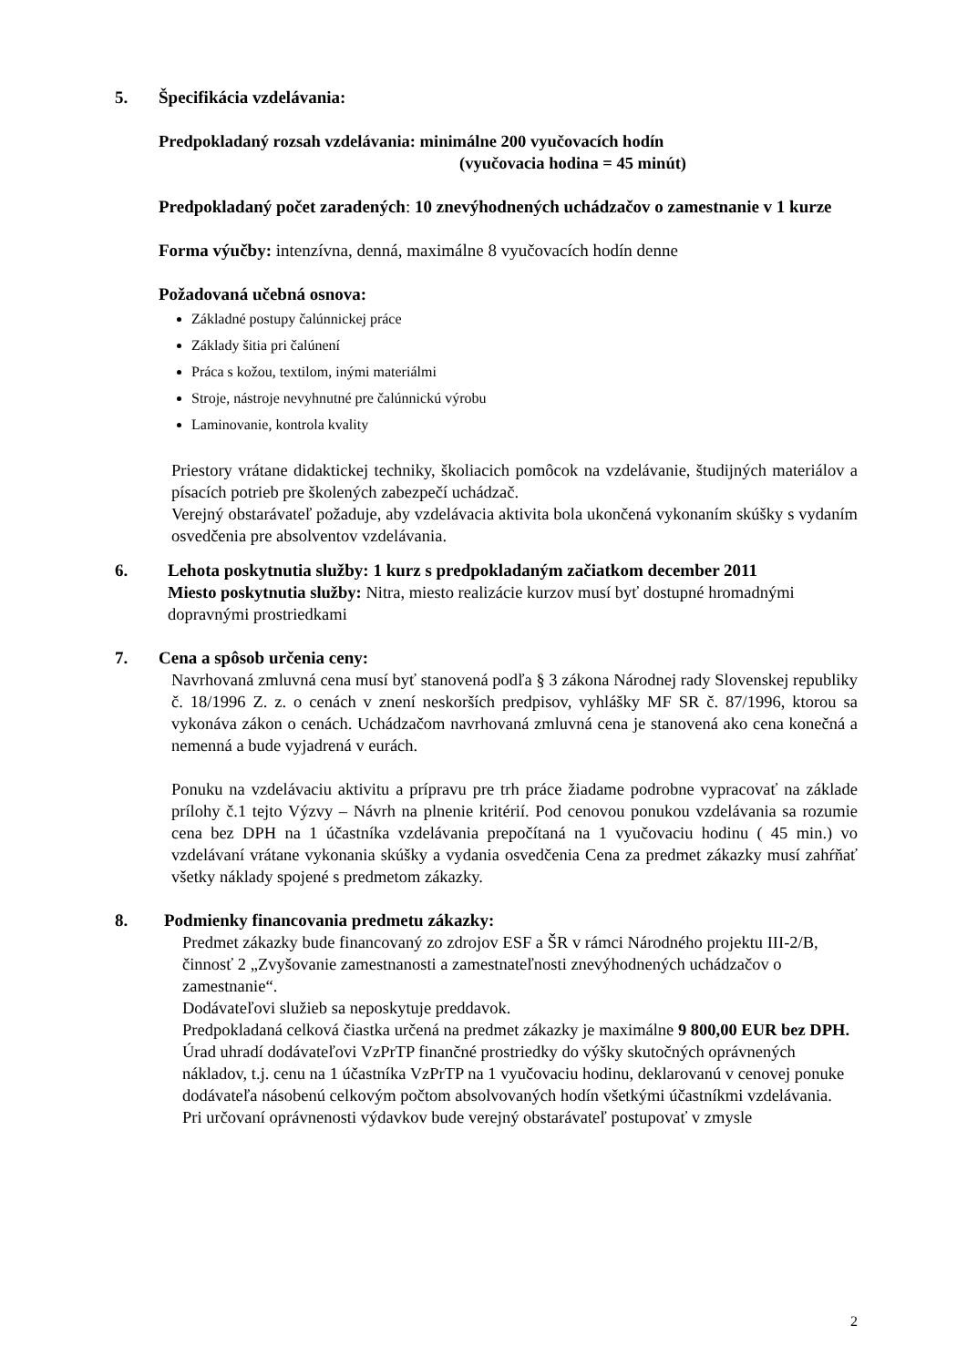5. Špecifikácia vzdelávania:
Predpokladaný rozsah vzdelávania: minimálne 200 vyučovacích hodín
(vyučovacia hodina = 45 minút)
Predpokladaný počet zaradených: 10 znevýhodnených uchádzačov o zamestnanie v 1 kurze
Forma výučby: intenzívna, denná, maximálne 8 vyučovacích hodín denne
Požadovaná učebná osnova:
Základné postupy čalúnnickej práce
Základy šitia pri čalúnení
Práca s kožou, textilom, inými materiálmi
Stroje, nástroje nevyhnutné pre čalúnnickú výrobu
Laminovanie, kontrola kvality
Priestory vrátane didaktickej techniky, školiacich pomôcok na vzdelávanie, študijných materiálov a písacích potrieb pre školených zabezpečí uchádzač.
Verejný obstarávateľ požaduje, aby vzdelávacia aktivita bola ukončená vykonaním skúšky s vydaním osvedčenia pre absolventov vzdelávania.
6. Lehota poskytnutia služby: 1 kurz s predpokladaným začiatkom december 2011
Miesto poskytnutia služby: Nitra, miesto realizácie kurzov musí byť dostupné hromadnými dopravnými prostriedkami
7. Cena a spôsob určenia ceny:
Navrhovaná zmluvná cena musí byť stanovená podľa § 3 zákona Národnej rady Slovenskej republiky č. 18/1996 Z. z. o cenách v znení neskorších predpisov, vyhlášky MF SR č. 87/1996, ktorou sa vykonáva zákon o cenách. Uchádzačom navrhovaná zmluvná cena je stanovená ako cena konečná a nemenná a bude vyjadrená v eurách.
Ponuku na vzdelávaciu aktivitu a prípravu pre trh práce žiadame podrobne vypracovať na základe prílohy č.1 tejto Výzvy – Návrh na plnenie kritérií. Pod cenovou ponukou vzdelávania sa rozumie cena bez DPH na 1 účastníka vzdelávania prepočítaná na 1 vyučovaciu hodinu ( 45 min.) vo vzdelávaní vrátane vykonania skúšky a vydania osvedčenia Cena za predmet zákazky musí zahŕňať všetky náklady spojené s predmetom zákazky.
8. Podmienky financovania predmetu zákazky:
Predmet zákazky bude financovaný zo zdrojov ESF a ŠR v rámci Národného projektu III-2/B, činnosť 2 „Zvyšovanie zamestnanosti a zamestnateľnosti znevýhodnených uchádzačov o zamestnanie“.
Dodávateľovi služieb sa neposkytuje preddavok.
Predpokladaná celková čiastka určená na predmet zákazky je maximálne 9 800,00 EUR bez DPH.
Úrad uhradí dodávateľovi VzPrTP finančné prostriedky do výšky skutočných oprávnených nákladov, t.j. cenu na 1 účastníka VzPrTP na 1 vyučovaciu hodinu, deklarovanú v cenovej ponuke dodávateľa násobenú celkovým počtom absolvovaných hodín všetkými účastníkmi vzdelávania.
Pri určovaní oprávnenosti výdavkov bude verejný obstarávateľ postupovať v zmysle
2